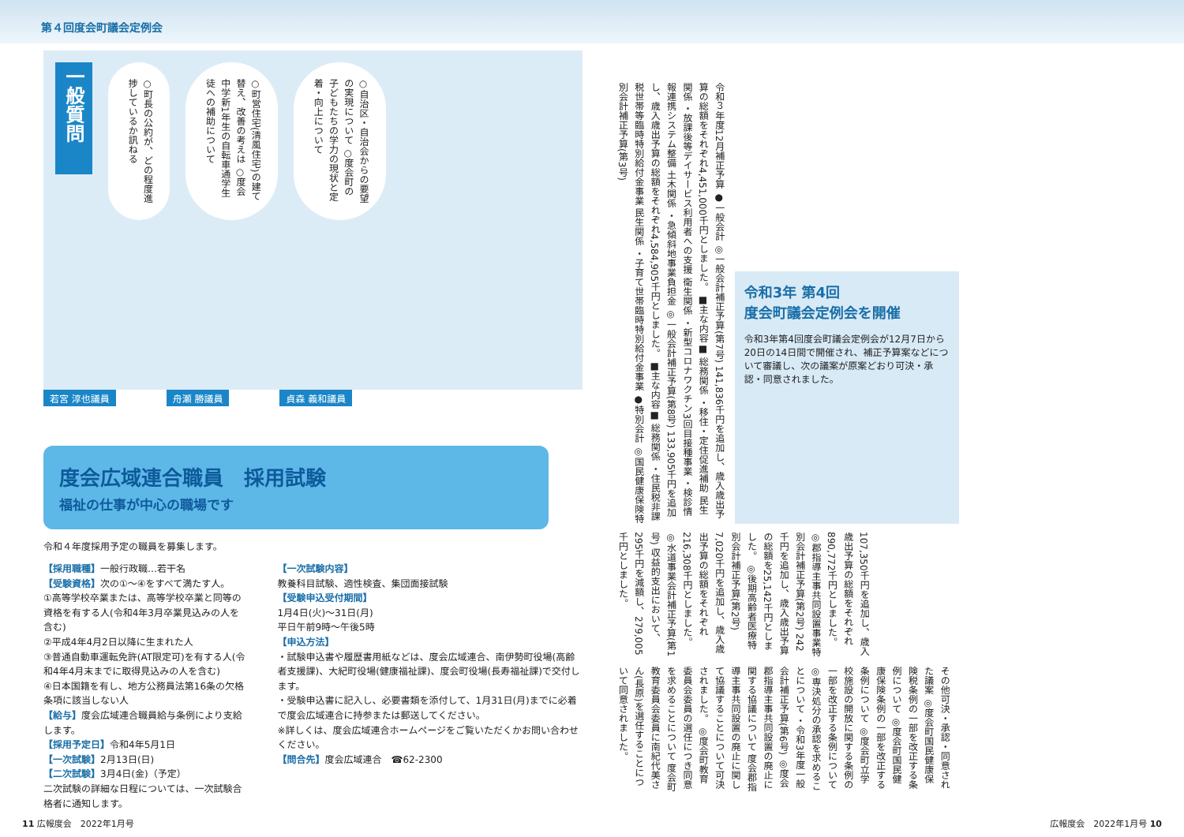第４回度会町議会定例会
一般質問
○町長の公約が、どの程度進捗しているか訊ねる
○町営住宅(清風住宅)の建て替え、改善の考えは ○度会中学新1年生の自転車通学生徒への補助について
○自治区・自治会からの要望の実現について ○度会町の子どもたちの学力の現状と定着・向上について
若宮 淳也議員 舟瀬 勝議員 貞森 義和議員
度会広域連合職員　採用試験
福祉の仕事が中心の職場です
令和４年度採用予定の職員を募集します。
【採用職種】一般行政職…若干名
【受験資格】次の①～④をすべて満たす人。
①高等学校卒業または、高等学校卒業と同等の資格を有する人(令和4年3月卒業見込みの人を含む)
②平成4年4月2日以降に生まれた人
③普通自動車運転免許(AT限定可)を有する人(令和4年4月末までに取得見込みの人を含む)
④日本国籍を有し、地方公務員法第16条の欠格条項に該当しない人
【給与】度会広域連合職員給与条例により支給します。
【採用予定日】令和4年5月1日
【一次試験】2月13日(日)
【二次試験】3月4日(金)（予定）
二次試験の詳細な日程については、一次試験合格者に通知します。
【一次試験内容】
教養科目試験、適性検査、集団面接試験
【受験申込受付期間】
1月4日(火)～31日(月)
平日午前9時～午後5時
【申込方法】
・試験申込書や履歴書用紙などは、度会広域連合、南伊勢町役場(高齢者支援課)、大紀町役場(健康福祉課)、度会町役場(長寿福祉課)で交付します。
・受験申込書に記入し、必要書類を添付して、1月31日(月)までに必着で度会広域連合に持参または郵送してください。
※詳しくは、度会広域連合ホームページをご覧いただくかお問い合わせください。
【問合先】度会広域連合　☎62-2300
令和３年度12月補正予算 ●一般会計 ◎一般会計補正予算(第7号) 141,836千円を追加し、歳入歳出予算の総額をそれぞれ4,451,000千円としました。 ■主な内容■ 総務関係 ・移住・定住促進補助 民生関係 ・放課後等デイサービス利用者への支援 衛生関係 ・新型コロナワクチン3回目接種事業 ・検診情報連携システム整備 土木関係 ・急傾斜地事業負担金 ◎一般会計補正予算(第8号) 133,905千円を追加し、歳入歳出予算の総額をそれぞれ4,584,905千円としました。 ■主な内容■ 総務関係 ・住民税非課税世帯等臨時特別給付金事業 民生関係 ・子育て世帯臨時特別給付金事業 ●特別会計 ◎国民健康保険特別会計補正予算(第3号)
令和3年 第4回
度会町議会定例会を開催
令和3年第4回度会町議会定例会が12月7日から20日の14日間で開催され、補正予算案などについて審議し、次の議案が原案どおり可決・承認・同意されました。
107,350千円を追加し、歳入歳出予算の総額をそれぞれ890,772千円としました。 ◎郡指導主事共同設置事業特別会計補正予算(第2号) 242千円を追加し、歳入歳出予算の総額を25,142千円としました。 ◎後期高齢者医療特別会計補正予算(第2号) 7,020千円を追加し、歳入歳出予算の総額をそれぞれ216,308千円としました。 ◎水道事業会計補正予算(第1号) 収益的支出において、295千円を減額し、279,005千円としました。
その他可決・承認・同意された議案 ◎度会町国民健康保険税条例の一部を改正する条例について ◎度会町国民健康保険条例の一部を改正する条例について ◎度会町立学校施設の開放に関する条例の一部を改正する条例について ◎専決処分の承認を求めることについて ・令和3年度一般会計補正予算(第6号) ◎度会郡指導主事共同設置の廃止に関する協議について 度会郡指導主事共同設置の廃止に関して協議することについて可決されました。 ◎度会町教育委員会委員の選任につき同意を求めることについて 度会町教育委員会委員に南紀代美さん(長原)を選任することについて同意されました。
11 広報度会　2022年1月号 広報度会　2022年1月号 10